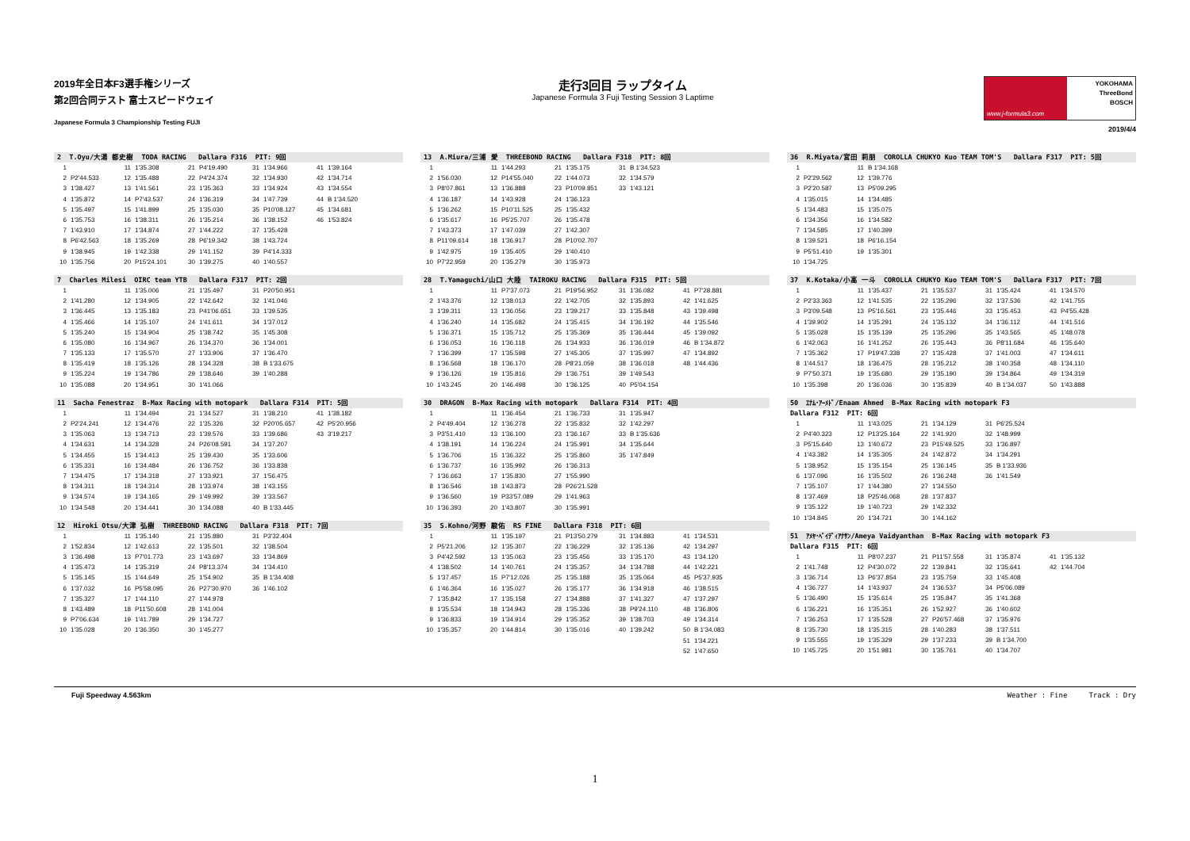2019年全日本F3選手権シリーズ
第2回合同テスト 富士スピードウェイ
Japanese Formula 3 Championship Testing FUJI
走行3回目 ラップタイム
Japanese Formula 3 Fuji Testing Session 3 Laptime
www.j-formula3.com
YOKOHAMA
ThreeBond
BOSCH
2019/4/4
2 T.Oyu/大湯 都史樹 TODA RACING Dallara F316 PIT: 9回
| 1 | | 11 | 1'35.308 | 21 | P4'19.490 | 31 | 1'34.966 | 41 | 1'39.164 |
| 2 | P2'44.533 | 12 | 1'35.488 | 22 | P4'24.374 | 32 | 1'34.930 | 42 | 1'34.714 |
| 3 | 1'38.427 | 13 | 1'41.561 | 23 | 1'35.363 | 33 | 1'34.924 | 43 | 1'34.554 |
| 4 | 1'35.872 | 14 | P7'43.537 | 24 | 1'36.319 | 34 | 1'47.739 | 44 | B 1'34.520 |
| 5 | 1'35.497 | 15 | 1'41.899 | 25 | 1'35.030 | 35 | P10'08.127 | 45 | 1'34.681 |
| 6 | 1'35.753 | 16 | 1'38.311 | 26 | 1'35.214 | 36 | 1'38.152 | 46 | 1'53.824 |
| 7 | 1'43.910 | 17 | 1'34.874 | 27 | 1'44.222 | 37 | 1'35.428 | | |
| 8 | P6'42.563 | 18 | 1'35.269 | 28 | P6'19.342 | 38 | 1'43.724 | | |
| 9 | 1'38.945 | 19 | 1'42.338 | 29 | 1'41.152 | 39 | P4'14.333 | | |
| 10 | 1'35.756 | 20 | P15'24.101 | 30 | 1'39.275 | 40 | 1'40.557 | | |
7 Charles Milesi OIRC team YTB Dallara F317 PIT: 2回
| 1 | | 11 | 1'35.006 | 21 | 1'35.497 | 31 | P20'50.951 |
| 2 | 1'41.280 | 12 | 1'34.905 | 22 | 1'42.642 | 32 | 1'41.046 |
| 3 | 1'36.445 | 13 | 1'35.183 | 23 | P41'06.651 | 33 | 1'39.535 |
| 4 | 1'35.466 | 14 | 1'35.107 | 24 | 1'41.611 | 34 | 1'37.012 |
| 5 | 1'35.240 | 15 | 1'34.904 | 25 | 1'38.742 | 35 | 1'45.308 |
| 6 | 1'35.080 | 16 | 1'34.967 | 26 | 1'34.370 | 36 | 1'34.001 |
| 7 | 1'35.133 | 17 | 1'35.570 | 27 | 1'33.906 | 37 | 1'36.470 |
| 8 | 1'35.419 | 18 | 1'35.126 | 28 | 1'34.328 | 38 | B 1'33.675 |
| 9 | 1'35.224 | 19 | 1'34.786 | 29 | 1'38.646 | 39 | 1'40.288 |
| 10 | 1'35.088 | 20 | 1'34.951 | 30 | 1'41.066 | | |
11 Sacha Fenestraz B-Max Racing with motopark Dallara F314 PIT: 5回
| 1 | | 11 | 1'34.494 | 21 | 1'34.527 | 31 | 1'38.210 | 41 | 1'38.182 |
| 2 | P2'24.241 | 12 | 1'34.476 | 22 | 1'35.326 | 32 | P20'05.657 | 42 | P5'20.956 |
| 3 | 1'35.063 | 13 | 1'34.713 | 23 | 1'39.576 | 33 | 1'39.686 | 43 | 3'19.217 |
| 4 | 1'34.631 | 14 | 1'34.328 | 24 | P26'08.591 | 34 | 1'37.207 | | |
| 5 | 1'34.455 | 15 | 1'34.413 | 25 | 1'39.430 | 35 | 1'33.606 | | |
| 6 | 1'35.331 | 16 | 1'34.484 | 26 | 1'36.752 | 36 | 1'33.838 | | |
| 7 | 1'34.475 | 17 | 1'34.318 | 27 | 1'33.921 | 37 | 1'56.475 | | |
| 8 | 1'34.311 | 18 | 1'34.314 | 28 | 1'33.974 | 38 | 1'43.155 | | |
| 9 | 1'34.574 | 19 | 1'34.165 | 29 | 1'49.992 | 39 | 1'33.567 | | |
| 10 | 1'34.548 | 20 | 1'34.441 | 30 | 1'34.088 | 40 | B 1'33.445 | | |
12 Hiroki Otsu/大津 弘樹 THREEBOND RACING Dallara F318 PIT: 7回
| 1 | | 11 | 1'35.140 | 21 | 1'35.880 | 31 | P3'32.404 |
| 2 | 1'52.834 | 12 | 1'42.613 | 22 | 1'35.501 | 32 | 1'38.504 |
| 3 | 1'36.498 | 13 | P7'01.773 | 23 | 1'43.697 | 33 | 1'34.869 |
| 4 | 1'35.473 | 14 | 1'35.319 | 24 | P8'13.374 | 34 | 1'34.410 |
| 5 | 1'35.145 | 15 | 1'44.649 | 25 | 1'54.902 | 35 | B 1'34.408 |
| 6 | 1'37.032 | 16 | P5'58.095 | 26 | P27'30.970 | 36 | 1'46.102 |
| 7 | 1'35.327 | 17 | 1'44.110 | 27 | 1'44.978 | | |
| 8 | 1'43.489 | 18 | P11'50.608 | 28 | 1'41.004 | | |
| 9 | P7'06.634 | 19 | 1'41.789 | 29 | 1'34.727 | | |
| 10 | 1'35.028 | 20 | 1'36.350 | 30 | 1'45.277 | | |
13 A.Miura/三浦 愛 THREEBOND RACING Dallara F318 PIT: 8回
| 1 | | 11 | 1'44.293 | 21 | 1'35.175 | 31 | B 1'34.523 |
| 2 | 1'56.030 | 12 | P14'55.040 | 22 | 1'44.073 | 32 | 1'34.579 |
| 3 | P8'07.861 | 13 | 1'36.888 | 23 | P10'09.851 | 33 | 1'43.121 |
| 4 | 1'36.187 | 14 | 1'43.928 | 24 | 1'36.123 | | |
| 5 | 1'36.262 | 15 | P10'11.525 | 25 | 1'35.432 | | |
| 6 | 1'35.617 | 16 | P5'25.707 | 26 | 1'35.478 | | |
| 7 | 1'43.373 | 17 | 1'47.039 | 27 | 1'42.307 | | |
| 8 | P11'09.614 | 18 | 1'36.917 | 28 | P10'02.707 | | |
| 9 | 1'42.975 | 19 | 1'35.405 | 29 | 1'40.410 | | |
| 10 | P7'22.959 | 20 | 1'35.279 | 30 | 1'35.973 | | |
28 T.Yamaguchi/山口 大陸 TAIROKU RACING Dallara F315 PIT: 5回
| 1 | | 11 | P7'37.073 | 21 | P19'56.952 | 31 | 1'36.082 | 41 | P7'28.881 |
| 2 | 1'43.376 | 12 | 1'38.013 | 22 | 1'42.705 | 32 | 1'35.893 | 42 | 1'41.625 |
| 3 | 1'39.311 | 13 | 1'36.056 | 23 | 1'39.217 | 33 | 1'35.848 | 43 | 1'39.498 |
| 4 | 1'36.240 | 14 | 1'35.682 | 24 | 1'35.415 | 34 | 1'36.192 | 44 | 1'35.546 |
| 5 | 1'36.371 | 15 | 1'35.712 | 25 | 1'35.369 | 35 | 1'36.444 | 45 | 1'39.092 |
| 6 | 1'36.053 | 16 | 1'36.118 | 26 | 1'34.933 | 36 | 1'36.019 | 46 | B 1'34.872 |
| 7 | 1'36.399 | 17 | 1'35.598 | 27 | 1'45.305 | 37 | 1'35.997 | 47 | 1'34.892 |
| 8 | 1'36.568 | 18 | 1'36.170 | 28 | P8'21.059 | 38 | 1'36.018 | 48 | 1'44.436 |
| 9 | 1'36.126 | 19 | 1'35.816 | 29 | 1'36.751 | 39 | 1'49.543 | | |
| 10 | 1'43.245 | 20 | 1'46.498 | 30 | 1'36.125 | 40 | P5'04.154 | | |
30 DRAGON B-Max Racing with motopark Dallara F314 PIT: 4回
| 1 | | 11 | 1'36.454 | 21 | 1'36.733 | 31 | 1'35.947 |
| 2 | P4'49.404 | 12 | 1'36.278 | 22 | 1'35.832 | 32 | 1'42.297 |
| 3 | P3'51.410 | 13 | 1'36.100 | 23 | 1'36.167 | 33 | B 1'35.636 |
| 4 | 1'38.191 | 14 | 1'36.224 | 24 | 1'35.991 | 34 | 1'35.644 |
| 5 | 1'36.706 | 15 | 1'36.322 | 25 | 1'35.860 | 35 | 1'47.849 |
| 6 | 1'36.737 | 16 | 1'35.992 | 26 | 1'36.313 | | |
| 7 | 1'36.663 | 17 | 1'35.830 | 27 | 1'55.990 | | |
| 8 | 1'36.546 | 18 | 1'43.873 | 28 | P26'21.528 | | |
| 9 | 1'36.560 | 19 | P33'57.089 | 29 | 1'41.963 | | |
| 10 | 1'36.393 | 20 | 1'43.807 | 30 | 1'35.991 | | |
35 S.Kohno/河野 駿佑 RS FINE Dallara F318 PIT: 6回
| 1 | | 11 | 1'35.197 | 21 | P13'50.279 | 31 | 1'34.883 | 41 | 1'34.531 |
| 2 | P5'21.206 | 12 | 1'35.307 | 22 | 1'36.229 | 32 | 1'35.136 | 42 | 1'34.297 |
| 3 | P4'42.592 | 13 | 1'35.063 | 23 | 1'35.456 | 33 | 1'35.170 | 43 | 1'34.120 |
| 4 | 1'38.502 | 14 | 1'40.761 | 24 | 1'35.357 | 34 | 1'34.788 | 44 | 1'42.221 |
| 5 | 1'37.457 | 15 | P7'12.026 | 25 | 1'35.188 | 35 | 1'35.064 | 45 | P5'37.935 |
| 6 | 1'46.364 | 16 | 1'35.027 | 26 | 1'35.177 | 36 | 1'34.918 | 46 | 1'38.515 |
| 7 | 1'35.842 | 17 | 1'35.158 | 27 | 1'34.888 | 37 | 1'41.327 | 47 | 1'37.297 |
| 8 | 1'35.534 | 18 | 1'34.943 | 28 | 1'35.336 | 38 | P9'24.110 | 48 | 1'36.806 |
| 9 | 1'36.833 | 19 | 1'34.914 | 29 | 1'35.352 | 39 | 1'38.703 | 49 | 1'34.314 |
| 10 | 1'35.357 | 20 | 1'44.814 | 30 | 1'35.016 | 40 | 1'39.242 | 50 | B 1'34.083 |
| | | | | | | | | 51 | 1'34.221 |
| | | | | | | | | 52 | 1'47.650 |
36 R.Miyata/宮田 莉朋 COROLLA CHUKYO Kuo TEAM TOM'S Dallara F317 PIT: 5回
| 1 | | 11 | B 1'34.168 |
| 2 | P2'29.562 | 12 | 1'39.776 |
| 3 | P2'20.587 | 13 | P5'09.295 |
| 4 | 1'35.015 | 14 | 1'34.485 |
| 5 | 1'34.483 | 15 | 1'35.075 |
| 6 | 1'34.356 | 16 | 1'34.582 |
| 7 | 1'34.585 | 17 | 1'40.399 |
| 8 | 1'39.521 | 18 | P6'16.154 |
| 9 | P5'51.410 | 19 | 1'35.301 |
| 10 | 1'34.725 | | |
37 K.Kotaka/小高 一斗 COROLLA CHUKYO Kuo TEAM TOM'S Dallara F317 PIT: 7回
| 1 | | 11 | 1'35.437 | 21 | 1'35.537 | 31 | 1'35.424 | 41 | 1'34.570 |
| 2 | P2'33.363 | 12 | 1'41.535 | 22 | 1'35.296 | 32 | 1'37.536 | 42 | 1'41.755 |
| 3 | P3'09.548 | 13 | P5'16.561 | 23 | 1'35.446 | 33 | 1'35.453 | 43 | P4'55.428 |
| 4 | 1'39.902 | 14 | 1'35.291 | 24 | 1'35.132 | 34 | 1'36.112 | 44 | 1'41.516 |
| 5 | 1'35.028 | 15 | 1'35.139 | 25 | 1'35.296 | 35 | 1'43.565 | 45 | 1'48.078 |
| 6 | 1'42.063 | 16 | 1'41.252 | 26 | 1'35.443 | 36 | P8'11.684 | 46 | 1'35.640 |
| 7 | 1'35.362 | 17 | P19'47.338 | 27 | 1'35.428 | 37 | 1'41.003 | 47 | 1'34.611 |
| 8 | 1'44.517 | 18 | 1'36.475 | 28 | 1'35.212 | 38 | 1'40.358 | 48 | 1'34.110 |
| 9 | P7'50.371 | 19 | 1'35.680 | 29 | 1'35.190 | 39 | 1'34.864 | 49 | 1'34.319 |
| 10 | 1'35.398 | 20 | 1'36.036 | 30 | 1'35.839 | 40 | B 1'34.037 | 50 | 1'43.888 |
50 ｴﾅﾑ･ｱｰﾒﾄﾞ/Enaam Ahmed B-Max Racing with motopark F3
Dallara F312 PIT: 6回
| 1 | | 11 | 1'43.025 | 21 | 1'34.129 | 31 | P6'25.524 |
| 2 | P4'40.323 | 12 | P13'25.164 | 22 | 1'41.920 | 32 | 1'48.999 |
| 3 | P5'15.640 | 13 | 1'40.672 | 23 | P15'49.525 | 33 | 1'36.897 |
| 4 | 1'43.382 | 14 | 1'35.305 | 24 | 1'42.872 | 34 | 1'34.291 |
| 5 | 1'38.952 | 15 | 1'35.154 | 25 | 1'36.145 | 35 | B 1'33.936 |
| 6 | 1'37.096 | 16 | 1'35.502 | 26 | 1'36.248 | 36 | 1'41.549 |
| 7 | 1'35.107 | 17 | 1'44.380 | 27 | 1'34.550 | | |
| 8 | 1'37.469 | 18 | P25'46.068 | 28 | 1'37.837 | | |
| 9 | 1'35.122 | 19 | 1'40.723 | 29 | 1'42.332 | | |
| 10 | 1'34.845 | 20 | 1'34.721 | 30 | 1'44.162 | | |
51 ｱﾒﾔ･ﾍﾞｲﾃﾞｨｱﾅｻﾝ/Ameya Vaidyanthan B-Max Racing with motopark F3
Dallara F315 PIT: 6回
| 1 | | 11 | P8'07.237 | 21 | P11'57.558 | 31 | 1'35.874 | 41 | 1'35.132 |
| 2 | 1'41.748 | 12 | P4'30.072 | 22 | 1'39.841 | 32 | 1'35.641 | 42 | 1'44.704 |
| 3 | 1'36.714 | 13 | P6'37.854 | 23 | 1'35.759 | 33 | 1'45.408 | | |
| 4 | 1'36.727 | 14 | 1'43.937 | 24 | 1'36.537 | 34 | P5'06.089 | | |
| 5 | 1'36.490 | 15 | 1'35.614 | 25 | 1'35.847 | 35 | 1'41.368 | | |
| 6 | 1'36.221 | 16 | 1'35.351 | 26 | 1'52.927 | 36 | 1'40.602 | | |
| 7 | 1'36.253 | 17 | 1'35.528 | 27 | P26'57.468 | 37 | 1'35.976 | | |
| 8 | 1'35.730 | 18 | 1'35.315 | 28 | 1'40.283 | 38 | 1'37.511 | | |
| 9 | 1'35.555 | 19 | 1'35.329 | 29 | 1'37.233 | 39 | B 1'34.700 | | |
| 10 | 1'45.725 | 20 | 1'51.981 | 30 | 1'35.761 | 40 | 1'34.707 | | |
Fuji Speedway 4.563km Weather : Fine Track : Dry
1